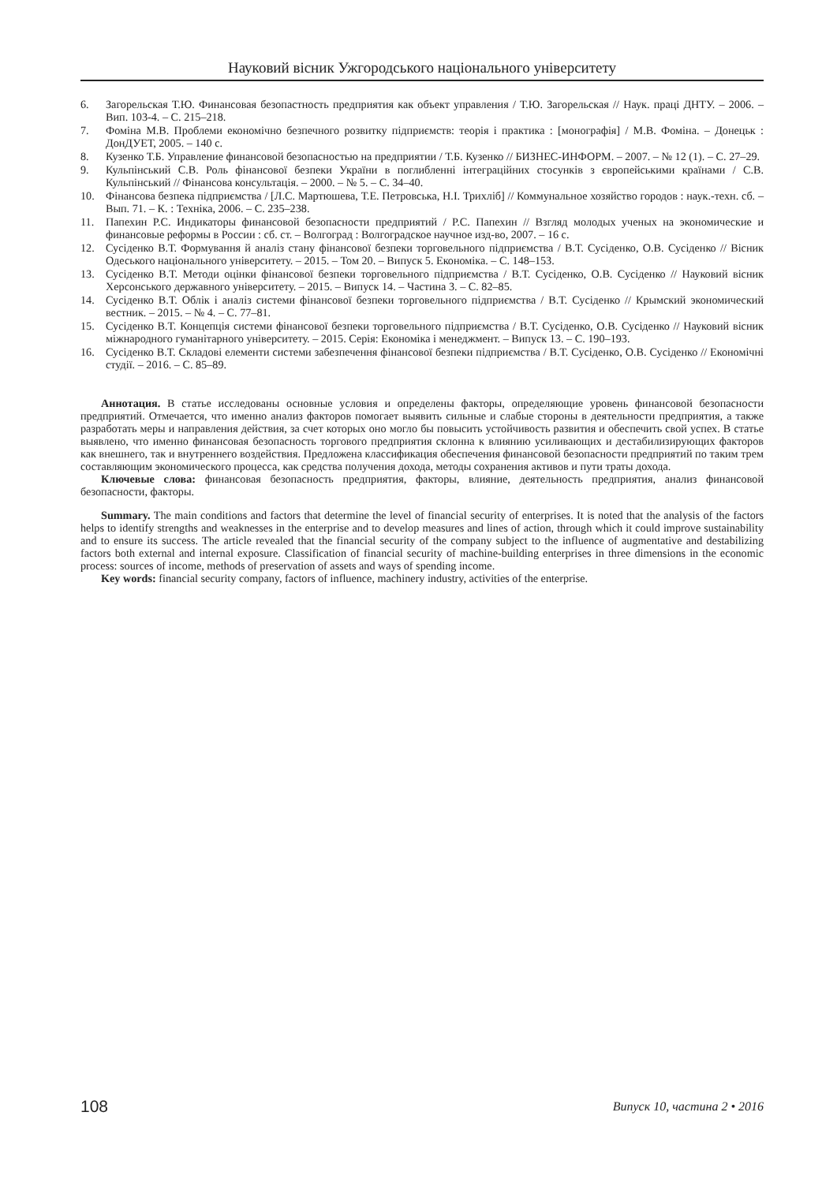Науковий вісник Ужгородського національного університету
6. Загорельская Т.Ю. Финансовая безопастность предприятия как объект управления / Т.Ю. Загорельская // Наук. праці ДНТУ. – 2006. – Вип. 103-4. – С. 215–218.
7. Фоміна М.В. Проблеми економічно безпечного розвитку підприємств: теорія і практика : [монографія] / М.В. Фоміна. – Донецьк : ДонДУЕТ, 2005. – 140 с.
8. Кузенко Т.Б. Управление финансовой безопасностью на предприятии / Т.Б. Кузенко // БИЗНЕС-ИНФОРМ. – 2007. – № 12 (1). – С. 27–29.
9. Кульпінський С.В. Роль фінансової безпеки України в поглибленні інтеграційних стосунків з європейськими країнами / С.В. Кульпінський // Фінансова консультація. – 2000. – № 5. – С. 34–40.
10. Фінансова безпека підприємства / [Л.С. Мартюшева, Т.Е. Петровська, Н.І. Трихліб] // Коммунальное хозяйство городов : наук.-техн. сб. – Вып. 71. – К. : Техніка, 2006. – С. 235–238.
11. Папехин Р.С. Индикаторы финансовой безопасности предприятий / Р.С. Папехин // Взгляд молодых ученых на экономические и финансовые реформы в России : сб. ст. – Волгоград : Волгоградское научное изд-во, 2007. – 16 с.
12. Сусіденко В.Т. Формування й аналіз стану фінансової безпеки торговельного підприємства / В.Т. Сусіденко, О.В. Сусіденко // Вісник Одеського національного університету. – 2015. – Том 20. – Випуск 5. Економіка. – С. 148–153.
13. Сусіденко В.Т. Методи оцінки фінансової безпеки торговельного підприємства / В.Т. Сусіденко, О.В. Сусіденко // Науковий вісник Херсонського державного університету. – 2015. – Випуск 14. – Частина 3. – С. 82–85.
14. Сусіденко В.Т. Облік і аналіз системи фінансової безпеки торговельного підприємства / В.Т. Сусіденко // Крымский экономический вестник. – 2015. – № 4. – С. 77–81.
15. Сусіденко В.Т. Концепція системи фінансової безпеки торговельного підприємства / В.Т. Сусіденко, О.В. Сусіденко // Науковий вісник міжнародного гуманітарного університету. – 2015. Серія: Економіка і менеджмент. – Випуск 13. – С. 190–193.
16. Сусіденко В.Т. Складові елементи системи забезпечення фінансової безпеки підприємства / В.Т. Сусіденко, О.В. Сусіденко // Економічні студії. – 2016. – С. 85–89.
Аннотация. В статье исследованы основные условия и определены факторы, определяющие уровень финансовой безопасности предприятий. Отмечается, что именно анализ факторов помогает выявить сильные и слабые стороны в деятельности предприятия, а также разработать меры и направления действия, за счет которых оно могло бы повысить устойчивость развития и обеспечить свой успех. В статье выявлено, что именно финансовая безопасность торгового предприятия склонна к влиянию усиливающих и дестабилизирующих факторов как внешнего, так и внутреннего воздействия. Предложена классификация обеспечения финансовой безопасности предприятий по таким трем составляющим экономического процесса, как средства получения дохода, методы сохранения активов и пути траты дохода.
Ключевые слова: финансовая безопасность предприятия, факторы, влияние, деятельность предприятия, анализ финансовой безопасности, факторы.
Summary. The main conditions and factors that determine the level of financial security of enterprises. It is noted that the analysis of the factors helps to identify strengths and weaknesses in the enterprise and to develop measures and lines of action, through which it could improve sustainability and to ensure its success. The article revealed that the financial security of the company subject to the influence of augmentative and destabilizing factors both external and internal exposure. Classification of financial security of machine-building enterprises in three dimensions in the economic process: sources of income, methods of preservation of assets and ways of spending income.
Key words: financial security company, factors of influence, machinery industry, activities of the enterprise.
108 Випуск 10, частина 2 • 2016